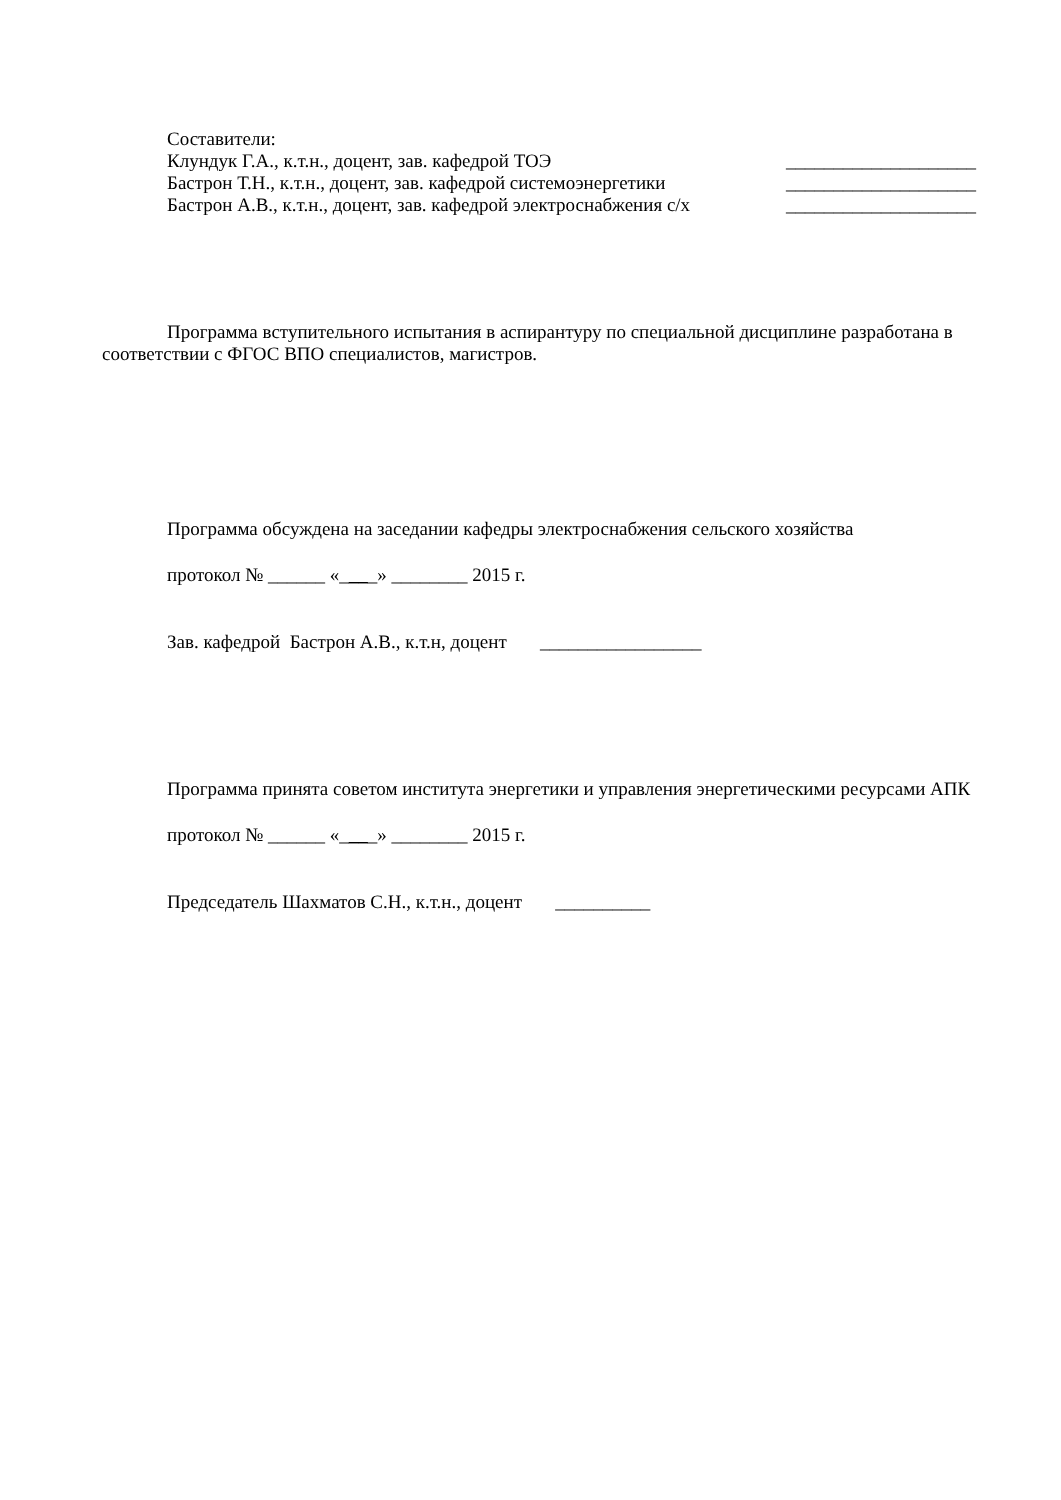Составители:
Клундук Г.А., к.т.н., доцент, зав. кафедрой ТОЭ ____________________
Бастрон Т.Н., к.т.н., доцент, зав. кафедрой системоэнергетики ____________________
Бастрон А.В., к.т.н., доцент, зав. кафедрой электроснабжения с/х ____________________
Программа вступительного испытания в аспирантуру по специальной дисциплине разработана в соответствии с ФГОС ВПО специалистов, магистров.
Программа обсуждена на заседании кафедры электроснабжения сельского хозяйства
протокол № ______ «____» ________ 2015 г.
Зав. кафедрой Бастрон А.В., к.т.н, доцент _________________
Программа принята советом института энергетики и управления энергетическими ресурсами АПК
протокол № ______ «____» ________ 2015 г.
Председатель Шахматов С.Н., к.т.н., доцент __________